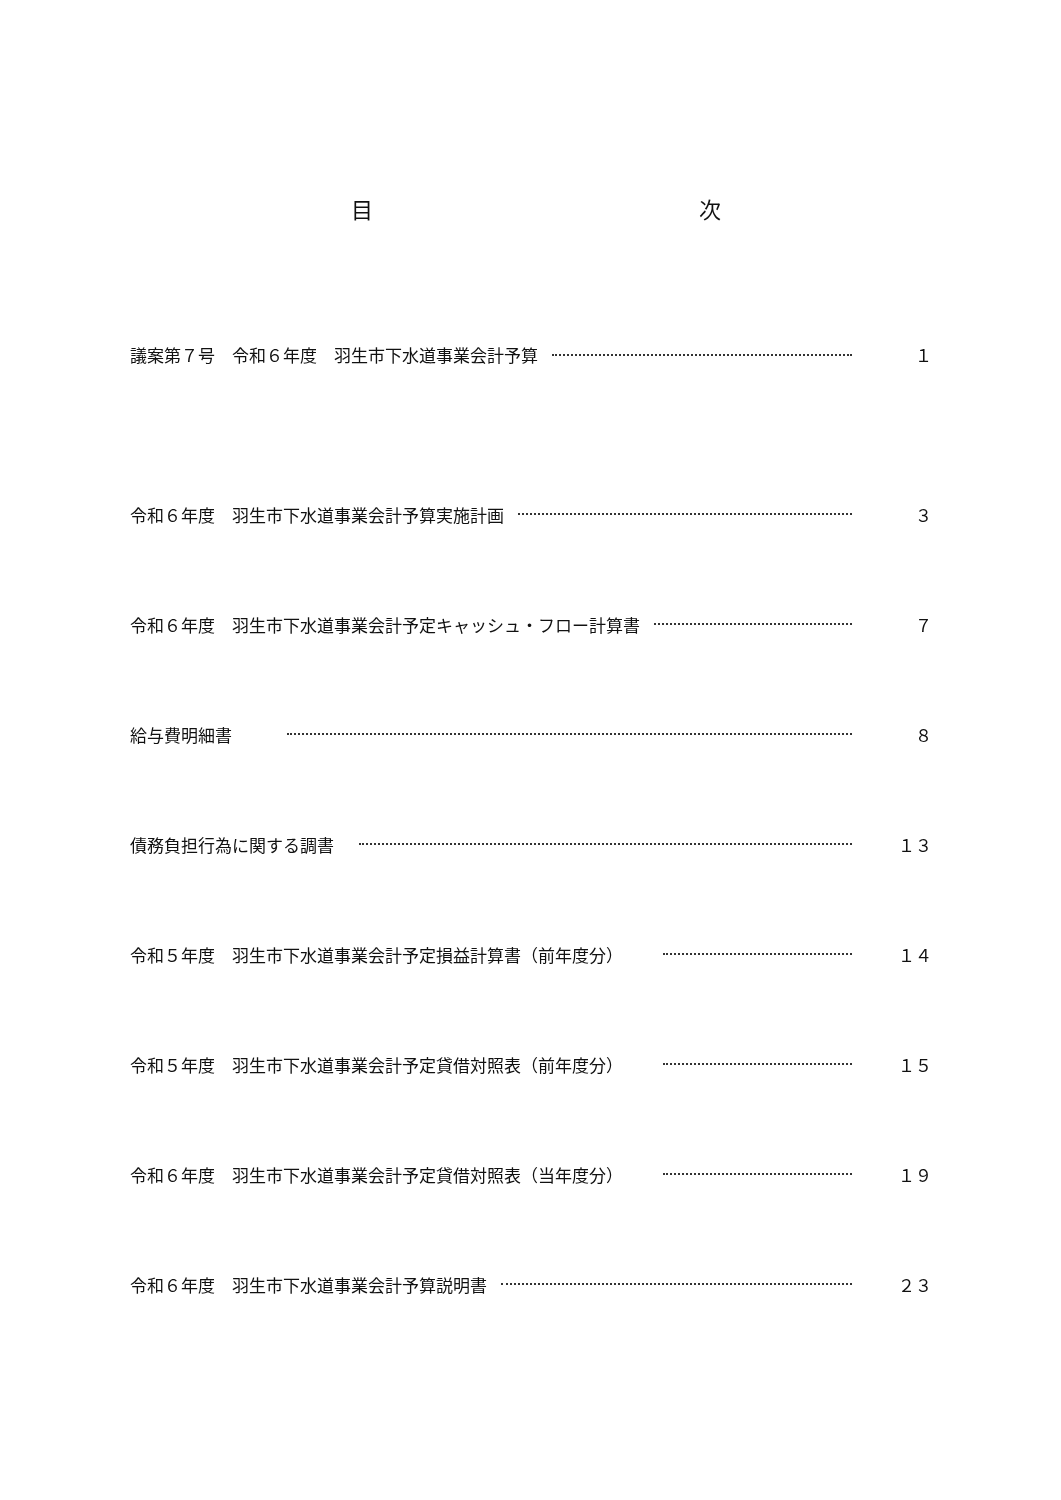目 次
議案第７号　令和６年度　羽生市下水道事業会計予算 １
令和６年度　羽生市下水道事業会計予算実施計画 ３
令和６年度　羽生市下水道事業会計予定キャッシュ・フロー計算書 ７
給与費明細書 ８
債務負担行為に関する調書 １３
令和５年度　羽生市下水道事業会計予定損益計算書（前年度分） １４
令和５年度　羽生市下水道事業会計予定貸借対照表（前年度分） １５
令和６年度　羽生市下水道事業会計予定貸借対照表（当年度分） １９
令和６年度　羽生市下水道事業会計予算説明書 ２３